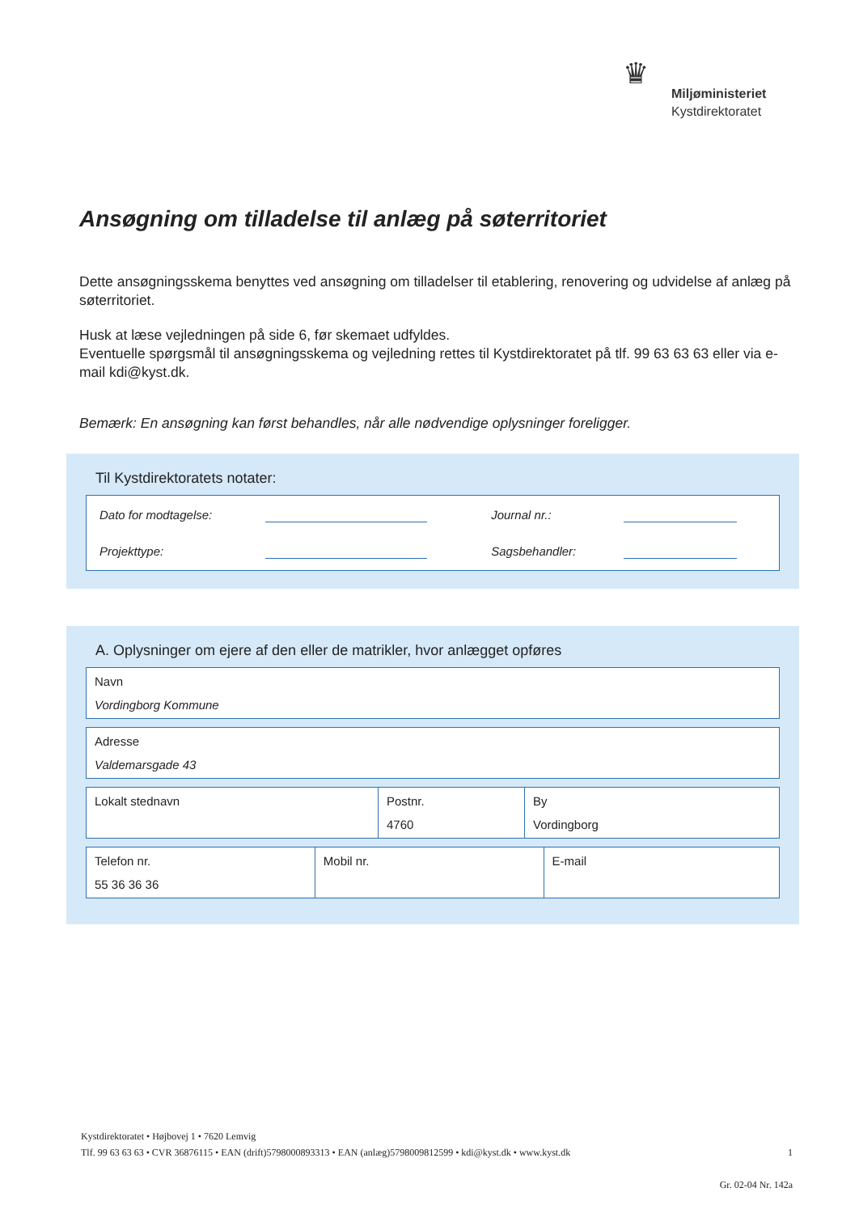♛
Miljøministeriet
Kystdirektoratet
Ansøgning om tilladelse til anlæg på søterritoriet
Dette ansøgningsskema benyttes ved ansøgning om tilladelser til etablering, renovering og udvidelse af anlæg på søterritoriet.
Husk at læse vejledningen på side 6, før skemaet udfyldes.
Eventuelle spørgsmål til ansøgningsskema og vejledning rettes til Kystdirektoratet på tlf. 99 63 63 63 eller via e-mail kdi@kyst.dk.
Bemærk: En ansøgning kan først behandles, når alle nødvendige oplysninger foreligger.
Til Kystdirektoratets notater:
| Dato for modtagelse: | | Journal nr.: | |
| Projekttype: | | Sagsbehandler: | |
A. Oplysninger om ejere af den eller de matrikler, hvor anlægget opføres
| Navn Vordingborg Kommune |
| Adresse Valdemarsgade 43 |
| Lokalt stednavn | Postnr. 4760 | By Vordingborg |
| Telefon nr. 55 36 36 36 | Mobil nr. | E-mail |
Kystdirektoratet • Højbovej 1 • 7620 Lemvig
Tlf. 99 63 63 63 • CVR 36876115 • EAN (drift)5798000893313 • EAN (anlæg)5798009812599 • kdi@kyst.dk • www.kyst.dk 1
Gr. 02-04 Nr. 142a